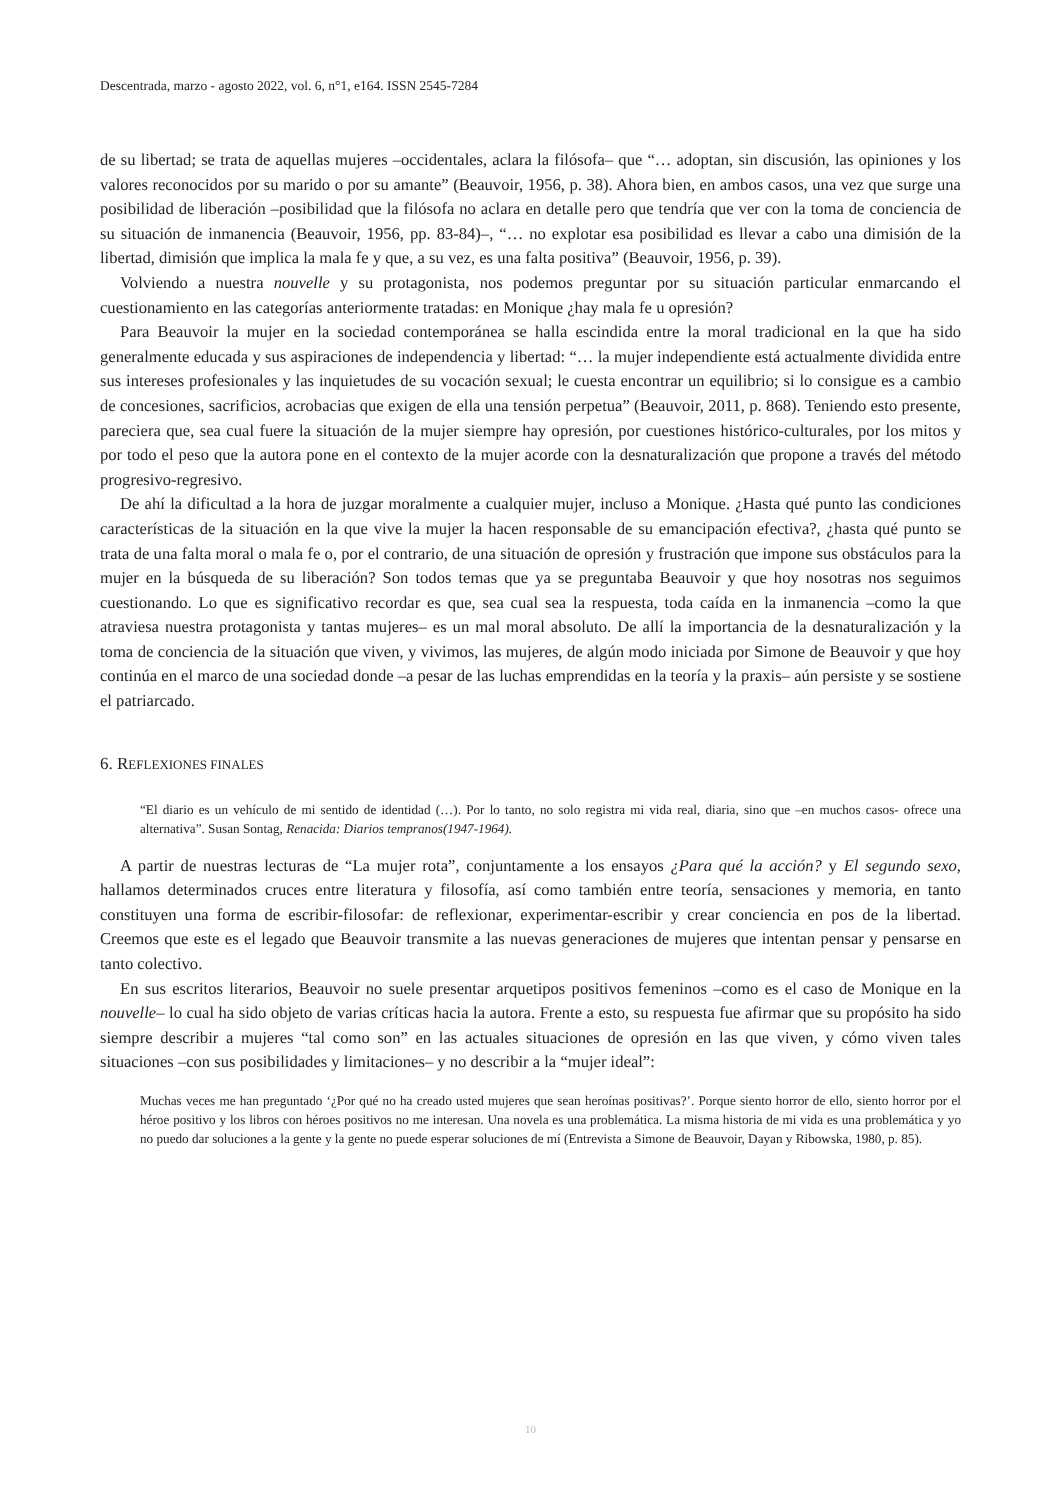Descentrada, marzo - agosto 2022, vol. 6, n°1, e164. ISSN 2545-7284
de su libertad; se trata de aquellas mujeres –occidentales, aclara la filósofa– que “… adoptan, sin discusión, las opiniones y los valores reconocidos por su marido o por su amante” (Beauvoir, 1956, p. 38). Ahora bien, en ambos casos, una vez que surge una posibilidad de liberación –posibilidad que la filósofa no aclara en detalle pero que tendría que ver con la toma de conciencia de su situación de inmanencia (Beauvoir, 1956, pp. 83-84)–, “… no explotar esa posibilidad es llevar a cabo una dimisión de la libertad, dimisión que implica la mala fe y que, a su vez, es una falta positiva” (Beauvoir, 1956, p. 39).
Volviendo a nuestra nouvelle y su protagonista, nos podemos preguntar por su situación particular enmarcando el cuestionamiento en las categorías anteriormente tratadas: en Monique ¿hay mala fe u opresión?
Para Beauvoir la mujer en la sociedad contemporánea se halla escindida entre la moral tradicional en la que ha sido generalmente educada y sus aspiraciones de independencia y libertad: “… la mujer independiente está actualmente dividida entre sus intereses profesionales y las inquietudes de su vocación sexual; le cuesta encontrar un equilibrio; si lo consigue es a cambio de concesiones, sacrificios, acrobacias que exigen de ella una tensión perpetua” (Beauvoir, 2011, p. 868). Teniendo esto presente, pareciera que, sea cual fuere la situación de la mujer siempre hay opresión, por cuestiones histórico-culturales, por los mitos y por todo el peso que la autora pone en el contexto de la mujer acorde con la desnaturalización que propone a través del método progresivo-regresivo.
De ahí la dificultad a la hora de juzgar moralmente a cualquier mujer, incluso a Monique. ¿Hasta qué punto las condiciones características de la situación en la que vive la mujer la hacen responsable de su emancipación efectiva?, ¿hasta qué punto se trata de una falta moral o mala fe o, por el contrario, de una situación de opresión y frustración que impone sus obstáculos para la mujer en la búsqueda de su liberación? Son todos temas que ya se preguntaba Beauvoir y que hoy nosotras nos seguimos cuestionando. Lo que es significativo recordar es que, sea cual sea la respuesta, toda caída en la inmanencia –como la que atraviesa nuestra protagonista y tantas mujeres– es un mal moral absoluto. De allí la importancia de la desnaturalización y la toma de conciencia de la situación que viven, y vivimos, las mujeres, de algún modo iniciada por Simone de Beauvoir y que hoy continúa en el marco de una sociedad donde –a pesar de las luchas emprendidas en la teoría y la praxis– aún persiste y se sostiene el patriarcado.
6. REFLEXIONES FINALES
“El diario es un vehículo de mi sentido de identidad (…). Por lo tanto, no solo registra mi vida real, diaria, sino que –en muchos casos- ofrece una alternativa”. Susan Sontag, Renacida: Diarios tempranos(1947-1964).
A partir de nuestras lecturas de “La mujer rota”, conjuntamente a los ensayos ¿Para qué la acción? y El segundo sexo, hallamos determinados cruces entre literatura y filosofía, así como también entre teoría, sensaciones y memoria, en tanto constituyen una forma de escribir-filosofar: de reflexionar, experimentar-escribir y crear conciencia en pos de la libertad. Creemos que este es el legado que Beauvoir transmite a las nuevas generaciones de mujeres que intentan pensar y pensarse en tanto colectivo.
En sus escritos literarios, Beauvoir no suele presentar arquetipos positivos femeninos –como es el caso de Monique en la nouvelle– lo cual ha sido objeto de varias críticas hacia la autora. Frente a esto, su respuesta fue afirmar que su propósito ha sido siempre describir a mujeres “tal como son” en las actuales situaciones de opresión en las que viven, y cómo viven tales situaciones –con sus posibilidades y limitaciones– y no describir a la “mujer ideal”:
Muchas veces me han preguntado ‘¿Por qué no ha creado usted mujeres que sean heroínas positivas?’. Porque siento horror de ello, siento horror por el héroe positivo y los libros con héroes positivos no me interesan. Una novela es una problemática. La misma historia de mi vida es una problemática y yo no puedo dar soluciones a la gente y la gente no puede esperar soluciones de mí (Entrevista a Simone de Beauvoir, Dayan y Ribowska, 1980, p. 85).
10